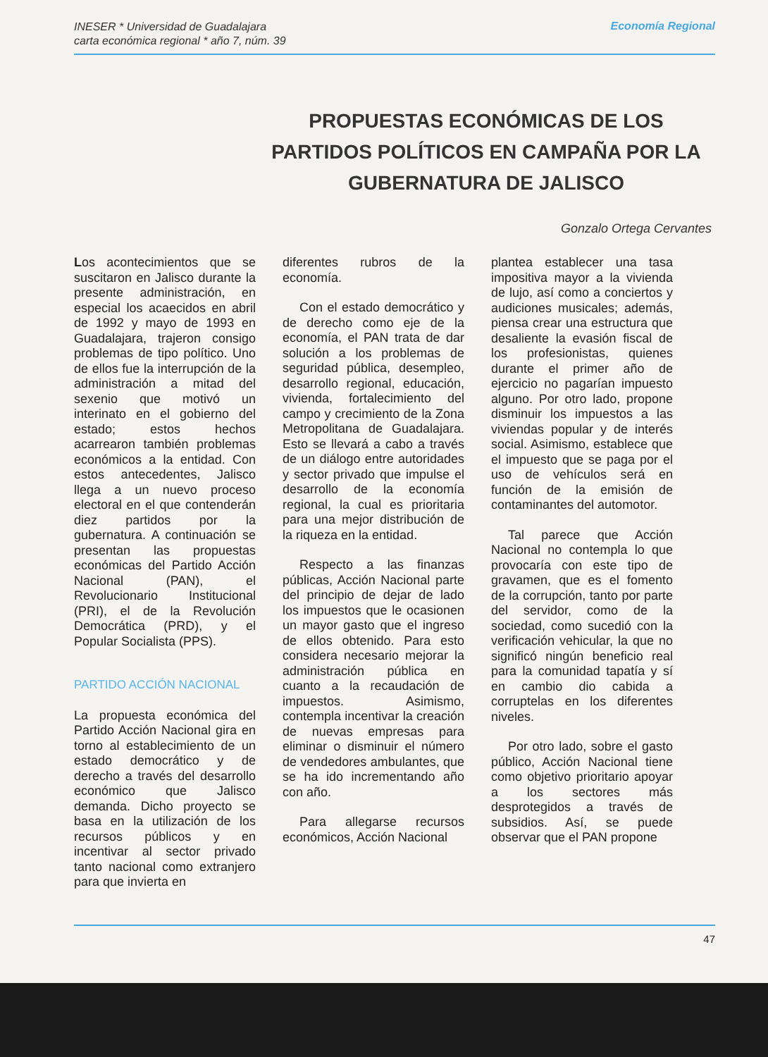INESER * Universidad de Guadalajara
carta económica regional * año 7, núm. 39
Economía Regional
PROPUESTAS ECONÓMICAS DE LOS PARTIDOS POLÍTICOS EN CAMPAÑA POR LA GUBERNATURA DE JALISCO
Gonzalo Ortega Cervantes
Los acontecimientos que se suscitaron en Jalisco durante la presente administración, en especial los acaecidos en abril de 1992 y mayo de 1993 en Guadalajara, trajeron consigo problemas de tipo político. Uno de ellos fue la interrupción de la administración a mitad del sexenio que motivó un interinato en el gobierno del estado; estos hechos acarrearon también problemas económicos a la entidad. Con estos antecedentes, Jalisco llega a un nuevo proceso electoral en el que contenderán diez partidos por la gubernatura. A continuación se presentan las propuestas económicas del Partido Acción Nacional (PAN), el Revolucionario Institucional (PRI), el de la Revolución Democrática (PRD), y el Popular Socialista (PPS).
PARTIDO ACCIÓN NACIONAL
La propuesta económica del Partido Acción Nacional gira en torno al establecimiento de un estado democrático y de derecho a través del desarrollo económico que Jalisco demanda. Dicho proyecto se basa en la utilización de los recursos públicos y en incentivar al sector privado tanto nacional como extranjero para que invierta en
diferentes rubros de la economía.
Con el estado democrático y de derecho como eje de la economía, el PAN trata de dar solución a los problemas de seguridad pública, desempleo, desarrollo regional, educación, vivienda, fortalecimiento del campo y crecimiento de la Zona Metropolitana de Guadalajara. Esto se llevará a cabo a través de un diálogo entre autoridades y sector privado que impulse el desarrollo de la economía regional, la cual es prioritaria para una mejor distribución de la riqueza en la entidad.
Respecto a las finanzas públicas, Acción Nacional parte del principio de dejar de lado los impuestos que le ocasionen un mayor gasto que el ingreso de ellos obtenido. Para esto considera necesario mejorar la administración pública en cuanto a la recaudación de impuestos. Asimismo, contempla incentivar la creación de nuevas empresas para eliminar o disminuir el número de vendedores ambulantes, que se ha ido incrementando año con año.
Para allegarse recursos económicos, Acción Nacional
plantea establecer una tasa impositiva mayor a la vivienda de lujo, así como a conciertos y audiciones musicales; además, piensa crear una estructura que desaliente la evasión fiscal de los profesionistas, quienes durante el primer año de ejercicio no pagarían impuesto alguno. Por otro lado, propone disminuir los impuestos a las viviendas popular y de interés social. Asimismo, establece que el impuesto que se paga por el uso de vehículos será en función de la emisión de contaminantes del automotor.
Tal parece que Acción Nacional no contempla lo que provocaría con este tipo de gravamen, que es el fomento de la corrupción, tanto por parte del servidor, como de la sociedad, como sucedió con la verificación vehicular, la que no significó ningún beneficio real para la comunidad tapatía y sí en cambio dio cabida a corruptelas en los diferentes niveles.
Por otro lado, sobre el gasto público, Acción Nacional tiene como objetivo prioritario apoyar a los sectores más desprotegidos a través de subsidios. Así, se puede observar que el PAN propone
47